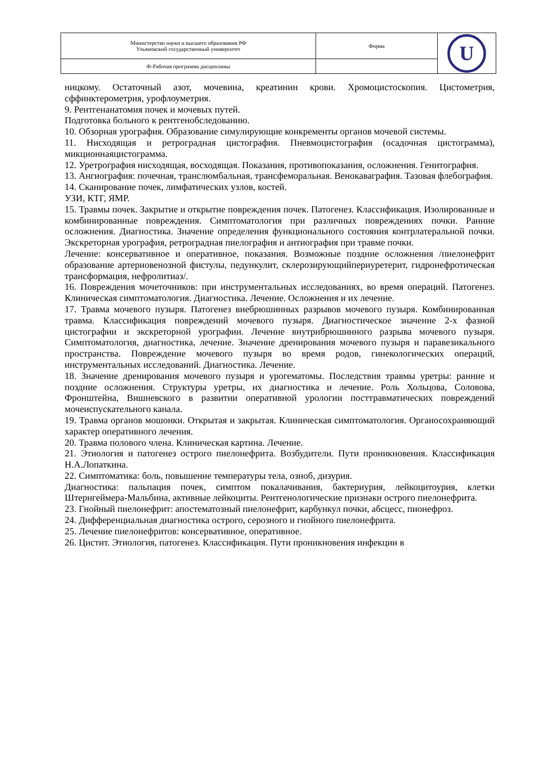| Министерство науки и высшего образования РФ Ульяновский государственный университет | Форма | U |
| Ф-Рабочая программа дисциплины | | |
ницкому. Остаточный азот, мочевина, креатинин крови. Хромоцистоскопия. Цистометрия, сффинктерометрия, урофлоуметрия.
9. Рентгенанатомия почек и мочевых путей.
Подготовка больного к рентгенобследованию.
10. Обзорная урография. Образование симулирующие конкременты органов мочевой системы.
11. Нисходящая и ретроградная цистография. Пневмоцистография (осадочная цистограмма), микционнаяцистограмма.
12. Уретрография нисходящая, восходящая. Показания, противопоказания, осложнения. Генитография.
13. Ангиография: почечная, транслюмбальная, трансфеморальная. Венокаваграфия. Тазовая флебография.
14. Сканирование почек, лимфатических узлов, костей.
УЗИ, КТГ, ЯМР.
15. Травмы почек. Закрытие и открытие повреждения почек. Патогенез. Классификация. Изолированные и комбинированные повреждения. Симптоматология при различных повреждениях почки. Ранние осложнения. Диагностика. Значение определения функционального состояния контрлатеральной почки. Экскреторная урография, ретроградная пиелография и антиография при травме почки.
Лечение: консервативное и оперативное, показания. Возможные поздние осложнения /пиелонефрит образование артериовенозной фистулы, педункулит, склерозирующийпериуретерит, гидронефротическая трансформация, нефролитиаз/.
16. Повреждения мочеточников: при инструментальных исследованиях, во время операций. Патогенез. Клиническая симптоматология. Диагностика. Лечение. Осложнения и их лечение.
17. Травма мочевого пузыря. Патогенез внебрюшинных разрывов мочевого пузыря. Комбинированная травма. Классификация повреждений мочевого пузыря. Диагностическое значение 2-х фазной цистографии и экскреторной урографии. Лечение внутрибрюшинного разрыва мочевого пузыря. Симптоматология, диагностика, лечение. Значение дренирования мочевого пузыря и паравезикального пространства. Повреждение мочевого пузыря во время родов, гинекологических операций, инструментальных исследований. Диагностика. Лечение.
18. Значение дренирования мочевого пузыря и урогематомы. Последствия травмы уретры: ранние и поздние осложнения. Структуры уретры, их диагностика и лечение. Роль Хольцова, Соловова, Фронштейна, Вишневского в развитии оперативной урологии посттравматических повреждений мочеиспускательного канала.
19. Травма органов мошонки. Открытая и закрытая. Клиническая симптоматология. Органосохраняющий характер оперативного лечения.
20. Травма полового члена. Клиническая картина. Лечение.
21. Этиология и патогенез острого пиелонефрита. Возбудители. Пути проникновения. Классификация Н.А.Лопаткина.
22. Симптоматика: боль, повышение температуры тела, озноб, дизурия.
Диагностика: пальпация почек, симптом покалачивания, бактериурия, лейкоцитоурия, клетки Штернгеймера-Мальбина, активные лейкоциты. Рентгенологические признаки острого пиелонефрита.
23. Гнойный пиелонефрит: апостематозный пиелонефрит, карбункул почки, абсцесс, пионефроз.
24. Дифференциальная диагностика острого, серозного и гнойного пиелонефрита.
25. Лечение пиелонефритов: консервативное, оперативное.
26. Цистит. Этиология, патогенез. Классификация. Пути проникновения инфекции в